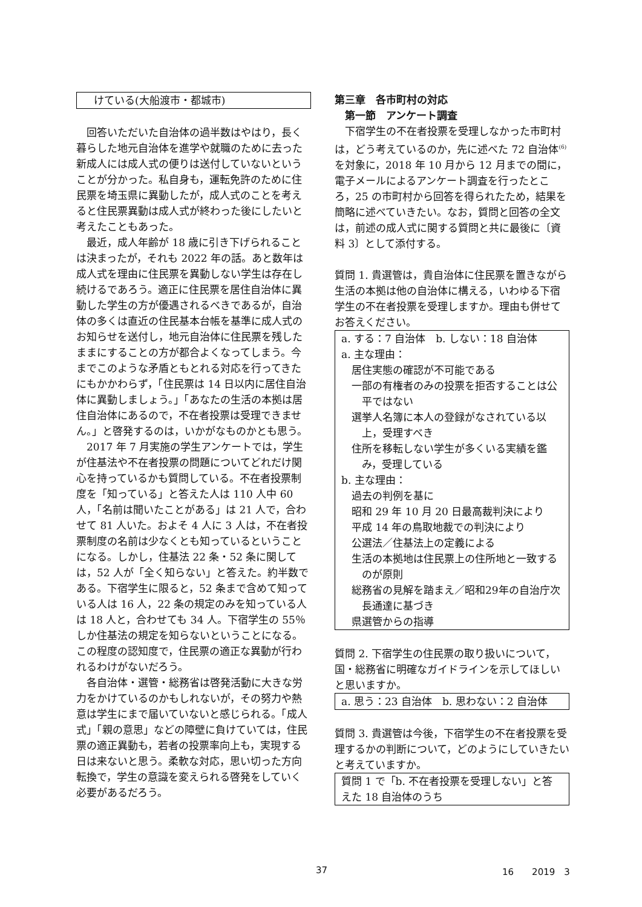けている(大船渡市・都城市)
回答いただいた自治体の過半数はやはり，長く暮らした地元自治体を進学や就職のために去った新成人には成人式の便りは送付していないということが分かった。私自身も，運転免許のために住民票を埼玉県に異動したが，成人式のことを考えると住民票異動は成人式が終わった後にしたいと考えたこともあった。
最近，成人年齢が 18 歳に引き下げられることは決まったが，それも 2022 年の話。あと数年は成人式を理由に住民票を異動しない学生は存在し続けるであろう。適正に住民票を居住自治体に異動した学生の方が優遇されるべきであるが，自治体の多くは直近の住民基本台帳を基準に成人式のお知らせを送付し，地元自治体に住民票を残したままにすることの方が都合よくなってしまう。今までこのような矛盾ともとれる対応を行ってきたにもかかわらず，「住民票は 14 日以内に居住自治体に異動しましょう。」「あなたの生活の本拠は居住自治体にあるので，不在者投票は受理できません。」と啓発するのは，いかがなものかとも思う。
2017 年 7 月実施の学生アンケートでは，学生が住基法や不在者投票の問題についてどれだけ関心を持っているかも質問している。不在者投票制度を「知っている」と答えた人は 110 人中 60 人，「名前は聞いたことがある」は 21 人で，合わせて 81 人いた。およそ 4 人に 3 人は，不在者投票制度の名前は少なくとも知っているということになる。しかし，住基法 22 条・52 条に関しては，52 人が「全く知らない」と答えた。約半数である。下宿学生に限ると，52 条まで含めて知っている人は 16 人，22 条の規定のみを知っている人は 18 人と，合わせても 34 人。下宿学生の 55％しか住基法の規定を知らないということになる。この程度の認知度で，住民票の適正な異動が行われるわけがないだろう。
各自治体・選管・総務省は啓発活動に大きな労力をかけているのかもしれないが，その努力や熱意は学生にまで届いていないと感じられる。「成人式」「親の意思」などの障壁に負けていては，住民票の適正異動も，若者の投票率向上も，実現する日は来ないと思う。柔軟な対応，思い切った方向転換で，学生の意識を変えられる啓発をしていく必要があるだろう。
第三章　各市町村の対応
第一節　アンケート調査
下宿学生の不在者投票を受理しなかった市町村は，どう考えているのか，先に述べた 72 自治体<sup>(6)</sup>を対象に，2018 年 10 月から 12 月までの間に，電子メールによるアンケート調査を行ったところ，25 の市町村から回答を得られたため，結果を簡略に述べていきたい。なお，質問と回答の全文は，前述の成人式に関する質問と共に最後に〔資料 3〕として添付する。
質問 1. 貴選管は，貴自治体に住民票を置きながら生活の本拠は他の自治体に構える，いわゆる下宿学生の不在者投票を受理しますか。理由も併せてお答えください。
a. する：7 自治体　b. しない：18 自治体
a. 主な理由：
居住実態の確認が不可能である
一部の有権者のみの投票を拒否することは公平ではない
選挙人名簿に本人の登録がなされている以上，受理すべき
住所を移転しない学生が多くいる実績を鑑み，受理している
b. 主な理由：
過去の判例を基に
昭和 29 年 10 月 20 日最高裁判決により
平成 14 年の鳥取地裁での判決により
公選法／住基法上の定義による
生活の本拠地は住民票上の住所地と一致するのが原則
総務省の見解を踏まえ／昭和29年の自治庁次長通達に基づき
県選管からの指導
質問 2. 下宿学生の住民票の取り扱いについて，国・総務省に明確なガイドラインを示してほしいと思いますか。
a. 思う：23 自治体　b. 思わない：2 自治体
質問 3. 貴選管は今後，下宿学生の不在者投票を受理するかの判断について，どのようにしていきたいと考えていますか。
質問 1 で「b. 不在者投票を受理しない」と答えた 18 自治体のうち
37 16　　2019　3